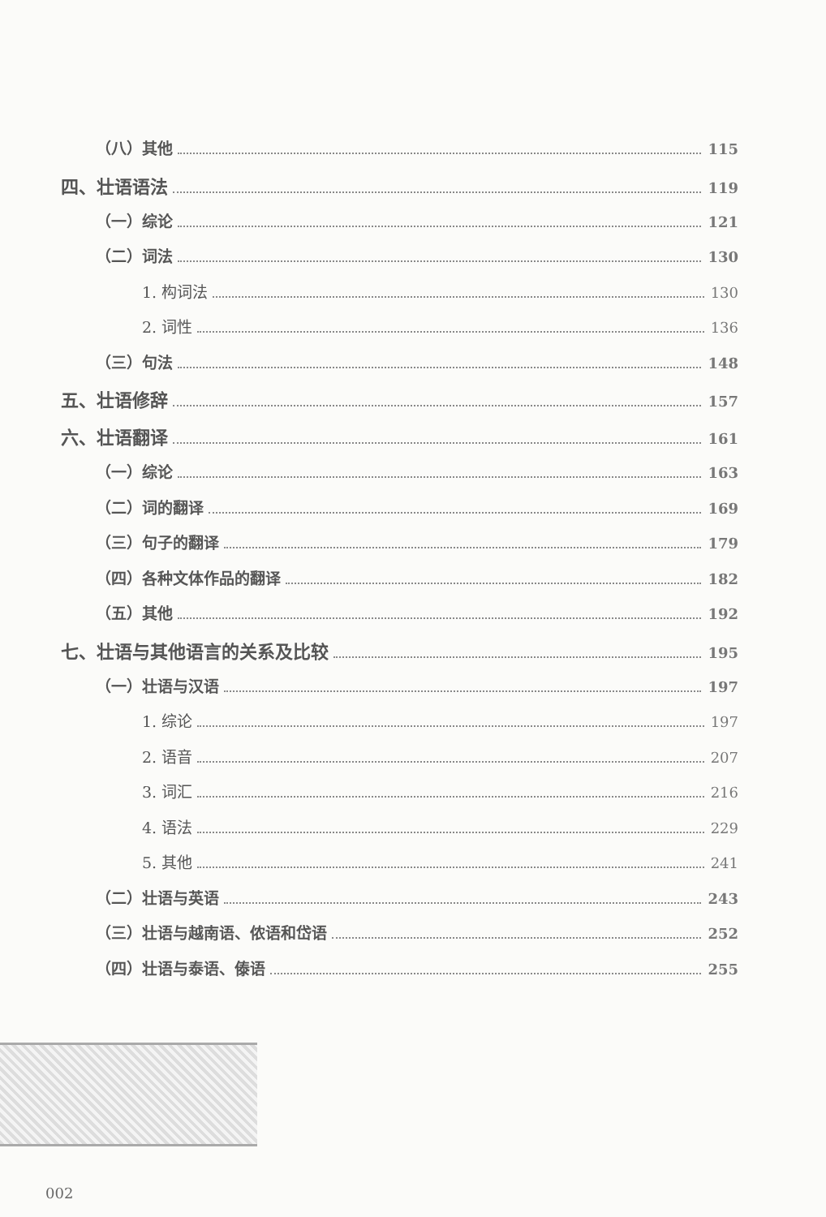（八）其他 115
四、壮语语法 119
（一）综论 121
（二）词法 130
1. 构词法 130
2. 词性 136
（三）句法 148
五、壮语修辞 157
六、壮语翻译 161
（一）综论 163
（二）词的翻译 169
（三）句子的翻译 179
（四）各种文体作品的翻译 182
（五）其他 192
七、壮语与其他语言的关系及比较 195
（一）壮语与汉语 197
1. 综论 197
2. 语音 207
3. 词汇 216
4. 语法 229
5. 其他 241
（二）壮语与英语 243
（三）壮语与越南语、侬语和岱语 252
（四）壮语与泰语、傣语 255
002